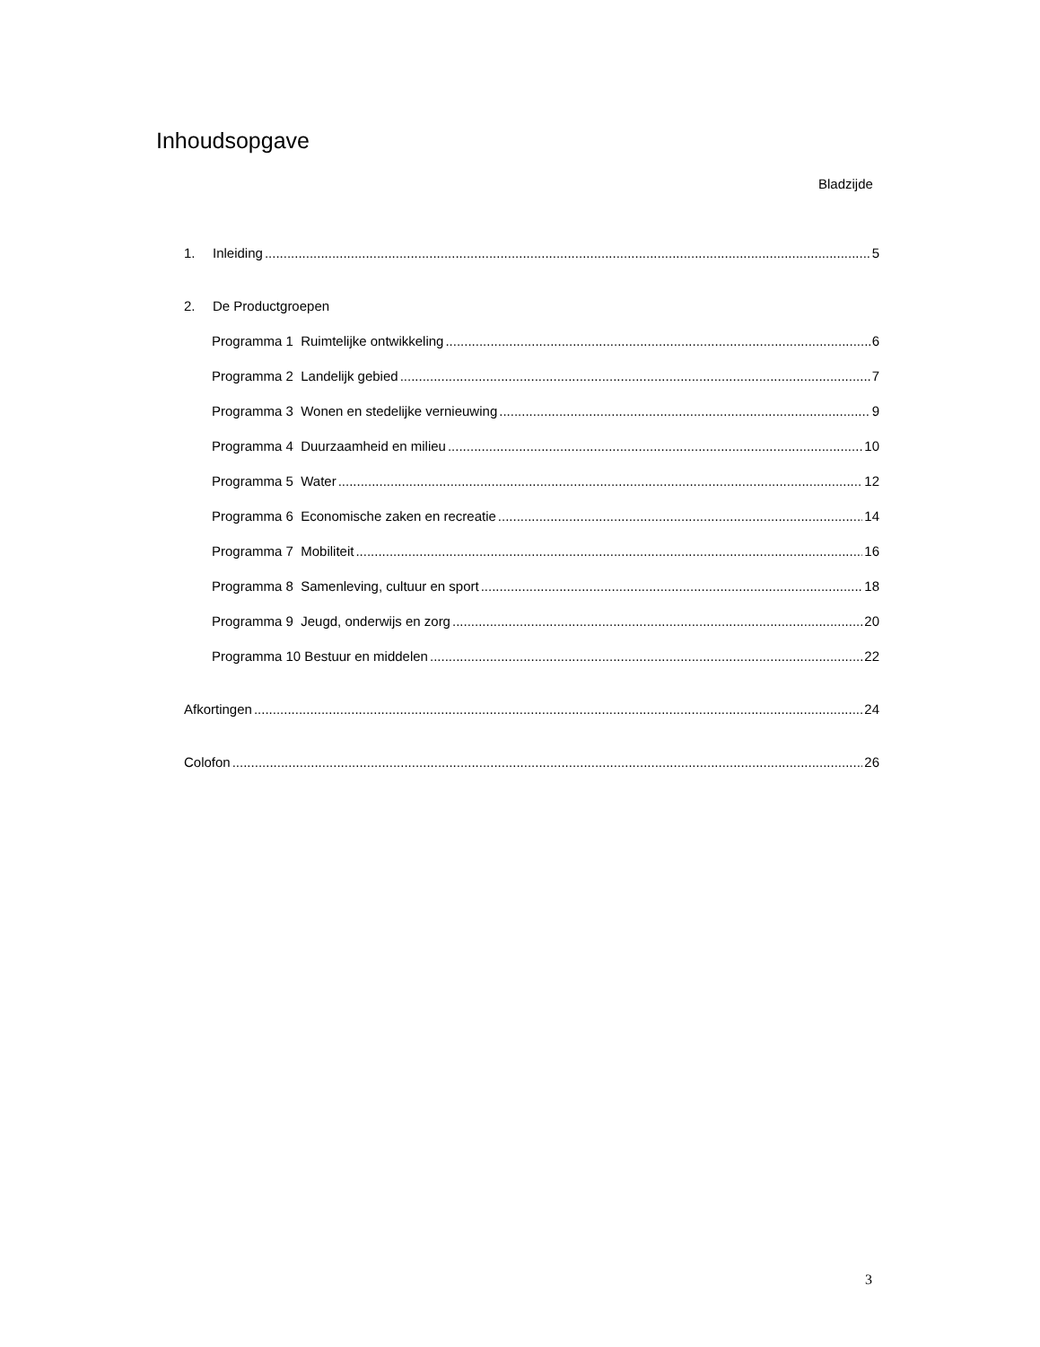Inhoudsopgave
Bladzijde
1. Inleiding 5
2. De Productgroepen
Programma 1 Ruimtelijke ontwikkeling 6
Programma 2 Landelijk gebied 7
Programma 3 Wonen en stedelijke vernieuwing 9
Programma 4 Duurzaamheid en milieu 10
Programma 5 Water 12
Programma 6 Economische zaken en recreatie 14
Programma 7 Mobiliteit 16
Programma 8 Samenleving, cultuur en sport 18
Programma 9 Jeugd, onderwijs en zorg 20
Programma 10 Bestuur en middelen 22
Afkortingen 24
Colofon 26
3